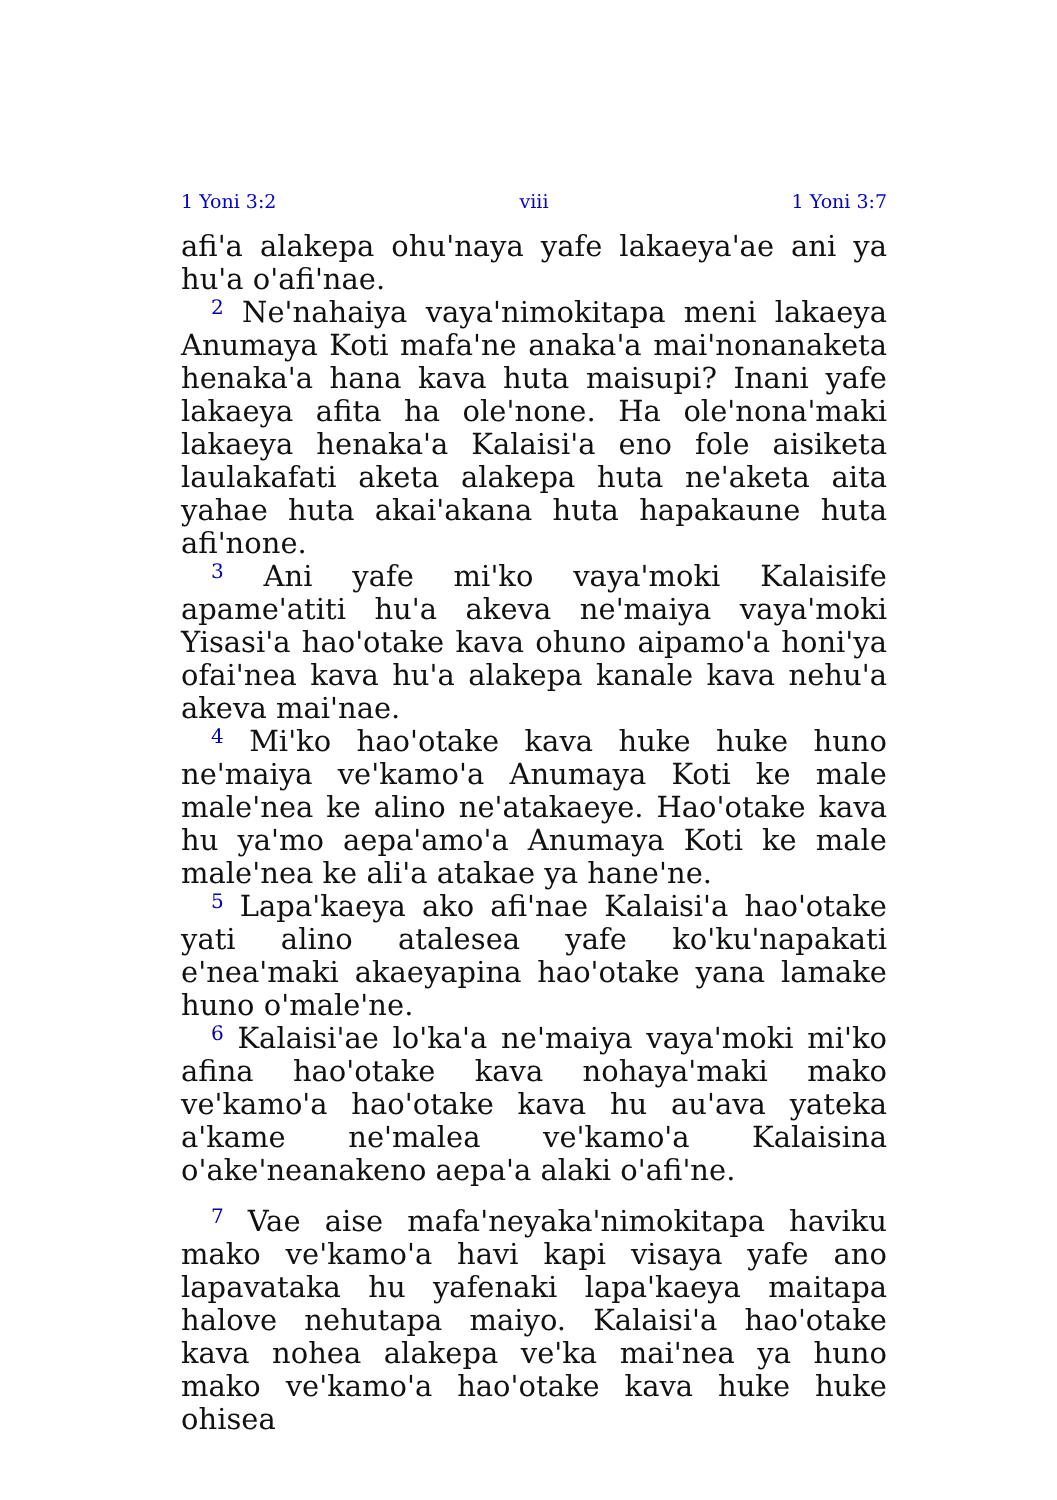1 Yoni 3:2 viii 1 Yoni 3:7
afi'a alakepa ohu'naya yafe lakaeya'ae ani ya hu'a o'afi'nae.
<sup>2</sup> Ne'nahaiya vaya'nimokitapa meni lakaeya Anumaya Koti mafa'ne anaka'a mai'nonanaketa henaka'a hana kava huta maisupi? Inani yafe lakaeya afita ha ole'none. Ha ole'nona'maki lakaeya henaka'a Kalaisi'a eno fole aisiketa laulakafati aketa alakepa huta ne'aketa aita yahae huta akai'akana huta hapakaune huta afi'none.
<sup>3</sup> Ani yafe mi'ko vaya'moki Kalaisife apame'atiti hu'a akeva ne'maiya vaya'moki Yisasi'a hao'otake kava ohuno aipamo'a honi'ya ofai'nea kava hu'a alakepa kanale kava nehu'a akeva mai'nae.
<sup>4</sup> Mi'ko hao'otake kava huke huke huno ne'maiya ve'kamo'a Anumaya Koti ke male male'nea ke alino ne'atakaeye. Hao'otake kava hu ya'mo aepa'amo'a Anumaya Koti ke male male'nea ke ali'a atakae ya hane'ne.
<sup>5</sup> Lapa'kaeya ako afi'nae Kalaisi'a hao'otake yati alino atalesea yafe ko'ku'napakati e'nea'maki akaeyapina hao'otake yana lamake huno o'male'ne.
<sup>6</sup> Kalaisi'ae lo'ka'a ne'maiya vaya'moki mi'ko afina hao'otake kava nohaya'maki mako ve'kamo'a hao'otake kava hu au'ava yateka a'kame ne'malea ve'kamo'a Kalaisina o'ake'neanakeno aepa'a alaki o'afi'ne.
<sup>7</sup> Vae aise mafa'neyaka'nimokitapa haviku mako ve'kamo'a havi kapi visaya yafe ano lapavataka hu yafenaki lapa'kaeya maitapa halove nehutapa maiyo. Kalaisi'a hao'otake kava nohea alakepa ve'ka mai'nea ya huno mako ve'kamo'a hao'otake kava huke huke ohisea